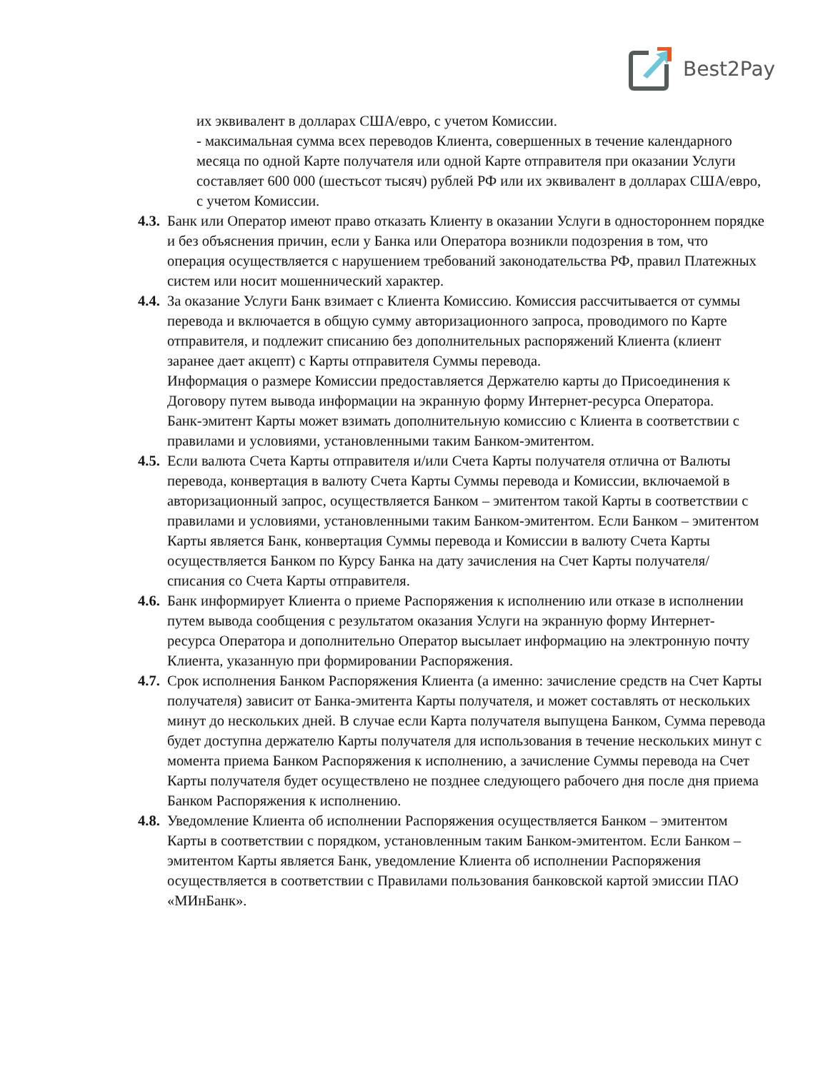Best2Pay
их эквивалент в долларах США/евро, с учетом Комиссии.
- максимальная сумма всех переводов Клиента, совершенных в течение календарного месяца по одной Карте получателя или одной Карте отправителя при оказании Услуги составляет 600 000 (шестьсот тысяч) рублей РФ или их эквивалент в долларах США/евро, с учетом Комиссии.
4.3.
Банк или Оператор имеют право отказать Клиенту в оказании Услуги в одностороннем порядке и без объяснения причин, если у Банка или Оператора возникли подозрения в том, что операция осуществляется с нарушением требований законодательства РФ, правил Платежных систем или носит мошеннический характер.
4.4.
За оказание Услуги Банк взимает с Клиента Комиссию. Комиссия рассчитывается от суммы перевода и включается в общую сумму авторизационного запроса, проводимого по Карте отправителя, и подлежит списанию без дополнительных распоряжений Клиента (клиент заранее дает акцепт) с Карты отправителя Суммы перевода.
Информация о размере Комиссии предоставляется Держателю карты до Присоединения к Договору путем вывода информации на экранную форму Интернет-ресурса Оператора.
Банк-эмитент Карты может взимать дополнительную комиссию с Клиента в соответствии с правилами и условиями, установленными таким Банком-эмитентом.
4.5.
Если валюта Счета Карты отправителя и/или Счета Карты получателя отлична от Валюты перевода, конвертация в валюту Счета Карты Суммы перевода и Комиссии, включаемой в авторизационный запрос, осуществляется Банком – эмитентом такой Карты в соответствии с правилами и условиями, установленными таким Банком-эмитентом. Если Банком – эмитентом Карты является Банк, конвертация Суммы перевода и Комиссии в валюту Счета Карты осуществляется Банком по Курсу Банка на дату зачисления на Счет Карты получателя/списания со Счета Карты отправителя.
4.6.
Банк информирует Клиента о приеме Распоряжения к исполнению или отказе в исполнении путем вывода сообщения с результатом оказания Услуги на экранную форму Интернет- ресурса Оператора и дополнительно Оператор высылает информацию на электронную почту Клиента, указанную при формировании Распоряжения.
4.7.
Срок исполнения Банком Распоряжения Клиента (а именно: зачисление средств на Счет Карты получателя) зависит от Банка-эмитента Карты получателя, и может составлять от нескольких минут до нескольких дней. В случае если Карта получателя выпущена Банком, Сумма перевода будет доступна держателю Карты получателя для использования в течение нескольких минут с момента приема Банком Распоряжения к исполнению, а зачисление Суммы перевода на Счет Карты получателя будет осуществлено не позднее следующего рабочего дня после дня приема Банком Распоряжения к исполнению.
4.8.
Уведомление Клиента об исполнении Распоряжения осуществляется Банком – эмитентом Карты в соответствии с порядком, установленным таким Банком-эмитентом. Если Банком – эмитентом Карты является Банк, уведомление Клиента об исполнении Распоряжения осуществляется в соответствии с Правилами пользования банковской картой эмиссии ПАО «МИнБанк».